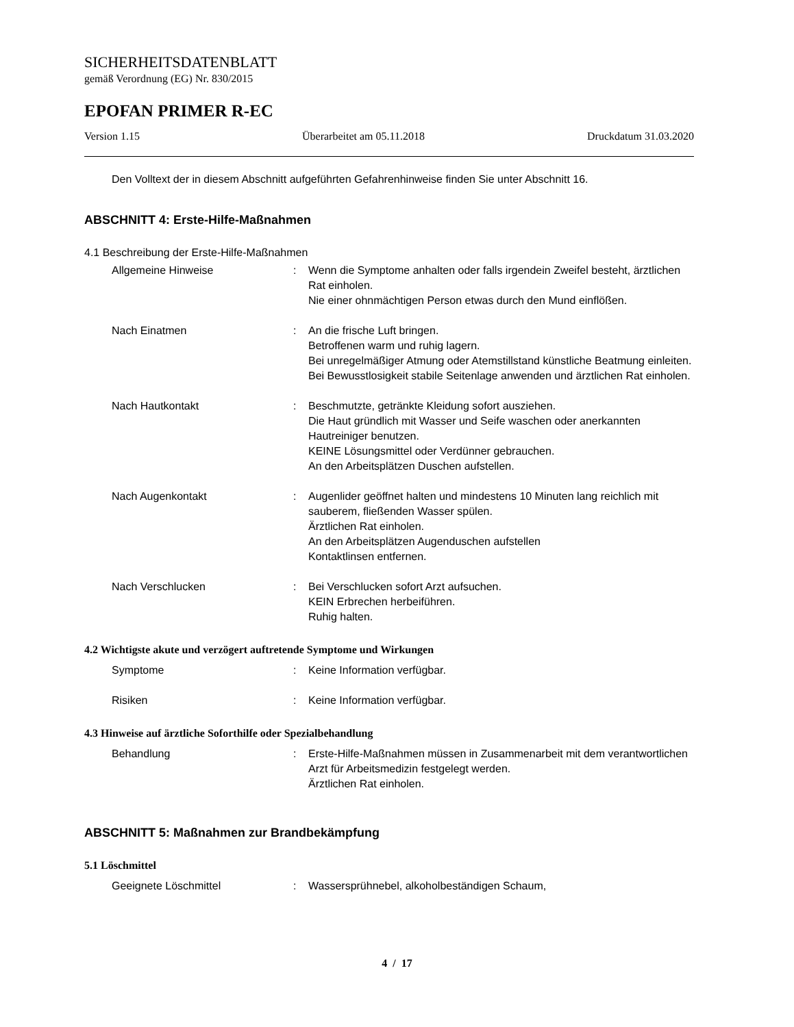SICHERHEITSDATENBLATT
gemäß Verordnung (EG) Nr. 830/2015
EPOFAN PRIMER R-EC
Version 1.15 Überarbeitet am 05.11.2018 Druckdatum 31.03.2020
Den Volltext der in diesem Abschnitt aufgeführten Gefahrenhinweise finden Sie unter Abschnitt 16.
ABSCHNITT 4: Erste-Hilfe-Maßnahmen
4.1 Beschreibung der Erste-Hilfe-Maßnahmen
Allgemeine Hinweise : Wenn die Symptome anhalten oder falls irgendein Zweifel besteht, ärztlichen Rat einholen.
Nie einer ohnmächtigen Person etwas durch den Mund einflößen.
Nach Einatmen : An die frische Luft bringen.
Betroffenen warm und ruhig lagern.
Bei unregelmäßiger Atmung oder Atemstillstand künstliche Beatmung einleiten.
Bei Bewusstlosigkeit stabile Seitenlage anwenden und ärztlichen Rat einholen.
Nach Hautkontakt : Beschmutzte, getränkte Kleidung sofort ausziehen.
Die Haut gründlich mit Wasser und Seife waschen oder anerkannten Hautreiniger benutzen.
KEINE Lösungsmittel oder Verdünner gebrauchen.
An den Arbeitsplätzen Duschen aufstellen.
Nach Augenkontakt : Augenlider geöffnet halten und mindestens 10 Minuten lang reichlich mit sauberem, fließenden Wasser spülen.
Ärztlichen Rat einholen.
An den Arbeitsplätzen Augenduschen aufstellen
Kontaktlinsen entfernen.
Nach Verschlucken : Bei Verschlucken sofort Arzt aufsuchen.
KEIN Erbrechen herbeiführen.
Ruhig halten.
4.2 Wichtigste akute und verzögert auftretende Symptome und Wirkungen
Symptome : Keine Information verfügbar.
Risiken : Keine Information verfügbar.
4.3 Hinweise auf ärztliche Soforthilfe oder Spezialbehandlung
Behandlung : Erste-Hilfe-Maßnahmen müssen in Zusammenarbeit mit dem verantwortlichen Arzt für Arbeitsmedizin festgelegt werden.
Ärztlichen Rat einholen.
ABSCHNITT 5: Maßnahmen zur Brandbekämpfung
5.1 Löschmittel
Geeignete Löschmittel : Wassersprühnebel, alkoholbeständigen Schaum,
4 / 17